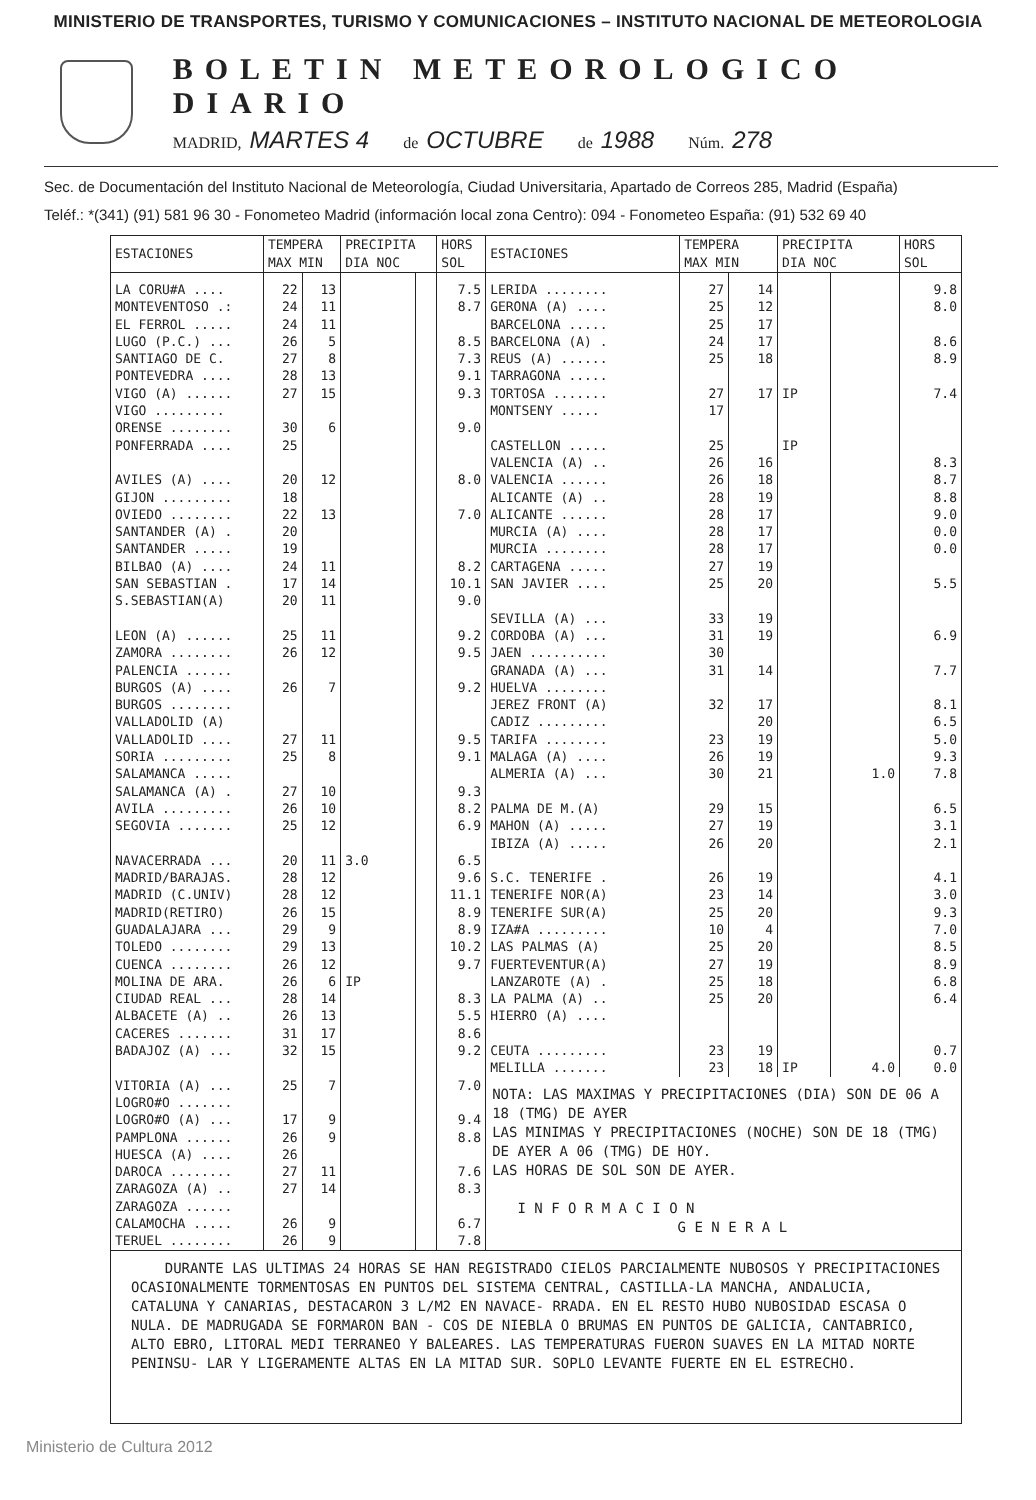MINISTERIO DE TRANSPORTES, TURISMO Y COMUNICACIONES – INSTITUTO NACIONAL DE METEOROLOGIA
BOLETIN METEOROLOGICO DIARIO
MADRID, MARTES 4 de OCTUBRE de 1988 Núm. 278
Sec. de Documentación del Instituto Nacional de Meteorología, Ciudad Universitaria, Apartado de Correos 285, Madrid (España)
Teléf.: *(341) (91) 581 96 30 - Fonometeo Madrid (información local zona Centro): 094 - Fonometeo España: (91) 532 69 40
| ESTACIONES | TEMPERA MAX MIN | | PRECIPITA DIA NOC | | HORS SOL | ESTACIONES | TEMPERA MAX MIN | | PRECIPITA DIA NOC | | HORS SOL |
| --- | --- | --- | --- | --- | --- | --- | --- | --- | --- | --- | --- |
| LA CORU#A .... | 22 | 13 | | | 7.5 | LERIDA ........ | 27 | 14 | | | 9.8 |
| MONTEVENTOSO .: | 24 | 11 | | | 8.7 | GERONA (A) .... | 25 | 12 | | | 8.0 |
| EL FERROL ..... | 24 | 11 | | | | BARCELONA ..... | 25 | 17 | | | |
| LUGO (P.C.) ... | 26 | 5 | | | 8.5 | BARCELONA (A) . | 24 | 17 | | | 8.6 |
| SANTIAGO DE C. | 27 | 8 | | | 7.3 | REUS (A) ...... | 25 | 18 | | | 8.9 |
| PONTEVEDRA .... | 28 | 13 | | | 9.1 | TARRAGONA ..... | | | | | |
| VIGO (A) ...... | 27 | 15 | | | 9.3 | TORTOSA ....... | 27 | 17 | IP | | 7.4 |
| VIGO ......... | | | | | | MONTSENY ..... | 17 | | | | |
| ORENSE ........ | 30 | 6 | | | 9.0 | | | | | | |
| PONFERRADA .... | 25 | | | | | CASTELLON ..... | 25 | | IP | | |
| | | | | | | VALENCIA (A) .. | 26 | 16 | | | 8.3 |
| AVILES (A) .... | 20 | 12 | | | 8.0 | VALENCIA ...... | 26 | 18 | | | 8.7 |
| GIJON ......... | 18 | | | | | ALICANTE (A) .. | 28 | 19 | | | 8.8 |
| OVIEDO ........ | 22 | 13 | | | 7.0 | ALICANTE ...... | 28 | 17 | | | 9.0 |
| SANTANDER (A) . | 20 | | | | | MURCIA (A) .... | 28 | 17 | | | 0.0 |
| SANTANDER ..... | 19 | | | | | MURCIA ........ | 28 | 17 | | | 0.0 |
| BILBAO (A) .... | 24 | 11 | | | 8.2 | CARTAGENA ..... | 27 | 19 | | | |
| SAN SEBASTIAN . | 17 | 14 | | | 10.1 | SAN JAVIER .... | 25 | 20 | | | 5.5 |
| S.SEBASTIAN(A) | 20 | 11 | | | 9.0 | | | | | | |
| | | | | | | SEVILLA (A) ... | 33 | 19 | | | |
| LEON (A) ...... | 25 | 11 | | | 9.2 | CORDOBA (A) ... | 31 | 19 | | | 6.9 |
| ZAMORA ........ | 26 | 12 | | | 9.5 | JAEN .......... | 30 | | | | |
| PALENCIA ...... | | | | | | GRANADA (A) ... | 31 | 14 | | | 7.7 |
| BURGOS (A) .... | 26 | 7 | | | 9.2 | HUELVA ........ | | | | | |
| BURGOS ........ | | | | | | JEREZ FRONT (A) | 32 | 17 | | | 8.1 |
| VALLADOLID (A) | | | | | | CADIZ ......... | | 20 | | | 6.5 |
| VALLADOLID .... | 27 | 11 | | | 9.5 | TARIFA ........ | 23 | 19 | | | 5.0 |
| SORIA ......... | 25 | 8 | | | 9.1 | MALAGA (A) .... | 26 | 19 | | | 9.3 |
| SALAMANCA ..... | | | | | | ALMERIA (A) ... | 30 | 21 | | 1.0 | 7.8 |
| SALAMANCA (A) . | 27 | 10 | | | 9.3 | | | | | | |
| AVILA ......... | 26 | 10 | | | 8.2 | PALMA DE M.(A) | 29 | 15 | | | 6.5 |
| SEGOVIA ....... | 25 | 12 | | | 6.9 | MAHON (A) ..... | 27 | 19 | | | 3.1 |
| | | | | | | IBIZA (A) ..... | 26 | 20 | | | 2.1 |
| NAVACERRADA ... | 20 | 11 | 3.0 | | 6.5 | | | | | | |
| MADRID/BARAJAS. | 28 | 12 | | | 9.6 | S.C. TENERIFE . | 26 | 19 | | | 4.1 |
| MADRID (C.UNIV) | 28 | 12 | | | 11.1 | TENERIFE NOR(A) | 23 | 14 | | | 3.0 |
| MADRID(RETIRO) | 26 | 15 | | | 8.9 | TENERIFE SUR(A) | 25 | 20 | | | 9.3 |
| GUADALAJARA ... | 29 | 9 | | | 8.9 | IZA#A ......... | 10 | 4 | | | 7.0 |
| TOLEDO ........ | 29 | 13 | | | 10.2 | LAS PALMAS (A) | 25 | 20 | | | 8.5 |
| CUENCA ........ | 26 | 12 | | | 9.7 | FUERTEVENTUR(A) | 27 | 19 | | | 8.9 |
| MOLINA DE ARA. | 26 | 6 | IP | | | LANZAROTE (A) . | 25 | 18 | | | 6.8 |
| CIUDAD REAL ... | 28 | 14 | | | 8.3 | LA PALMA (A) .. | 25 | 20 | | | 6.4 |
| ALBACETE (A) .. | 26 | 13 | | | 5.5 | HIERRO (A) .... | | | | | |
| CACERES ....... | 31 | 17 | | | 8.6 | | | | | | |
| BADAJOZ (A) ... | 32 | 15 | | | 9.2 | CEUTA ......... | 23 | 19 | | | 0.7 |
| | | | | | | MELILLA ....... | 23 | 18 | IP | 4.0 | 0.0 |
| VITORIA (A) ... | 25 | 7 | | | 7.0 | NOTA: LAS MAXIMAS Y PRECIPITACIONES (DIA) SON DE 06 A 18 (TMG) DE AYER LAS MINIMAS Y PRECIPITACIONES (NOCHE) SON DE 18 (TMG) DE AYER A 06 (TMG) DE HOY. LAS HORAS DE SOL SON DE AYER. I N F O R M A C I O N G E N E R A L | | | | | |
| LOGRO#O ....... | | | | | | | | | | | |
| LOGRO#O (A) ... | 17 | 9 | | | 9.4 | | | | | | |
| PAMPLONA ...... | 26 | 9 | | | 8.8 | | | | | | |
| HUESCA (A) .... | 26 | | | | | | | | | | |
| DAROCA ........ | 27 | 11 | | | 7.6 | | | | | | |
| ZARAGOZA (A) .. | 27 | 14 | | | 8.3 | | | | | | |
| ZARAGOZA ...... | | | | | | | | | | | |
| CALAMOCHA ..... | 26 | 9 | | | 6.7 | | | | | | |
| TERUEL ........ | 26 | 9 | | | 7.8 | | | | | | |
| DURANTE LAS ULTIMAS 24 HORAS SE HAN REGISTRADO CIELOS PARCIALMENTE NUBOSOS Y PRECIPITACIONES OCASIONALMENTE TORMENTOSAS EN PUNTOS DEL SISTEMA CENTRAL, CASTILLA-LA MANCHA, ANDALUCIA, CATALUNA Y CANARIAS, DESTACARON 3 L/M2 EN NAVACE- RRADA. EN EL RESTO HUBO NUBOSIDAD ESCASA O NULA. DE MADRUGADA SE FORMARON BAN - COS DE NIEBLA O BRUMAS EN PUNTOS DE GALICIA, CANTABRICO, ALTO EBRO, LITORAL MEDI TERRANEO Y BALEARES. LAS TEMPERATURAS FUERON SUAVES EN LA MITAD NORTE PENINSU- LAR Y LIGERAMENTE ALTAS EN LA MITAD SUR. SOPLO LEVANTE FUERTE EN EL ESTRECHO. | | | | | | | | | | | |
Ministerio de Cultura 2012